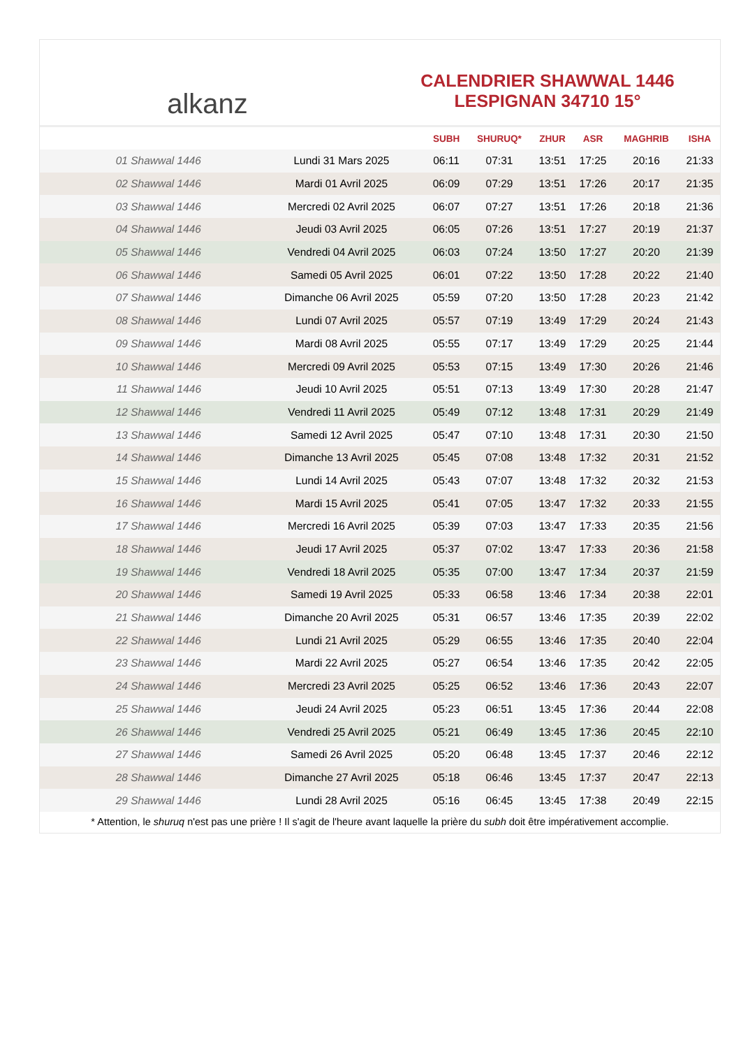alkanz
CALENDRIER SHAWWAL 1446
LESPIGNAN 34710 15°
| | | SUBH | SHURUQ* | ZHUR | ASR | MAGHRIB | ISHA |
| --- | --- | --- | --- | --- | --- | --- | --- |
| 01 Shawwal 1446 | Lundi 31 Mars 2025 | 06:11 | 07:31 | 13:51 | 17:25 | 20:16 | 21:33 |
| 02 Shawwal 1446 | Mardi 01 Avril 2025 | 06:09 | 07:29 | 13:51 | 17:26 | 20:17 | 21:35 |
| 03 Shawwal 1446 | Mercredi 02 Avril 2025 | 06:07 | 07:27 | 13:51 | 17:26 | 20:18 | 21:36 |
| 04 Shawwal 1446 | Jeudi 03 Avril 2025 | 06:05 | 07:26 | 13:51 | 17:27 | 20:19 | 21:37 |
| 05 Shawwal 1446 | Vendredi 04 Avril 2025 | 06:03 | 07:24 | 13:50 | 17:27 | 20:20 | 21:39 |
| 06 Shawwal 1446 | Samedi 05 Avril 2025 | 06:01 | 07:22 | 13:50 | 17:28 | 20:22 | 21:40 |
| 07 Shawwal 1446 | Dimanche 06 Avril 2025 | 05:59 | 07:20 | 13:50 | 17:28 | 20:23 | 21:42 |
| 08 Shawwal 1446 | Lundi 07 Avril 2025 | 05:57 | 07:19 | 13:49 | 17:29 | 20:24 | 21:43 |
| 09 Shawwal 1446 | Mardi 08 Avril 2025 | 05:55 | 07:17 | 13:49 | 17:29 | 20:25 | 21:44 |
| 10 Shawwal 1446 | Mercredi 09 Avril 2025 | 05:53 | 07:15 | 13:49 | 17:30 | 20:26 | 21:46 |
| 11 Shawwal 1446 | Jeudi 10 Avril 2025 | 05:51 | 07:13 | 13:49 | 17:30 | 20:28 | 21:47 |
| 12 Shawwal 1446 | Vendredi 11 Avril 2025 | 05:49 | 07:12 | 13:48 | 17:31 | 20:29 | 21:49 |
| 13 Shawwal 1446 | Samedi 12 Avril 2025 | 05:47 | 07:10 | 13:48 | 17:31 | 20:30 | 21:50 |
| 14 Shawwal 1446 | Dimanche 13 Avril 2025 | 05:45 | 07:08 | 13:48 | 17:32 | 20:31 | 21:52 |
| 15 Shawwal 1446 | Lundi 14 Avril 2025 | 05:43 | 07:07 | 13:48 | 17:32 | 20:32 | 21:53 |
| 16 Shawwal 1446 | Mardi 15 Avril 2025 | 05:41 | 07:05 | 13:47 | 17:32 | 20:33 | 21:55 |
| 17 Shawwal 1446 | Mercredi 16 Avril 2025 | 05:39 | 07:03 | 13:47 | 17:33 | 20:35 | 21:56 |
| 18 Shawwal 1446 | Jeudi 17 Avril 2025 | 05:37 | 07:02 | 13:47 | 17:33 | 20:36 | 21:58 |
| 19 Shawwal 1446 | Vendredi 18 Avril 2025 | 05:35 | 07:00 | 13:47 | 17:34 | 20:37 | 21:59 |
| 20 Shawwal 1446 | Samedi 19 Avril 2025 | 05:33 | 06:58 | 13:46 | 17:34 | 20:38 | 22:01 |
| 21 Shawwal 1446 | Dimanche 20 Avril 2025 | 05:31 | 06:57 | 13:46 | 17:35 | 20:39 | 22:02 |
| 22 Shawwal 1446 | Lundi 21 Avril 2025 | 05:29 | 06:55 | 13:46 | 17:35 | 20:40 | 22:04 |
| 23 Shawwal 1446 | Mardi 22 Avril 2025 | 05:27 | 06:54 | 13:46 | 17:35 | 20:42 | 22:05 |
| 24 Shawwal 1446 | Mercredi 23 Avril 2025 | 05:25 | 06:52 | 13:46 | 17:36 | 20:43 | 22:07 |
| 25 Shawwal 1446 | Jeudi 24 Avril 2025 | 05:23 | 06:51 | 13:45 | 17:36 | 20:44 | 22:08 |
| 26 Shawwal 1446 | Vendredi 25 Avril 2025 | 05:21 | 06:49 | 13:45 | 17:36 | 20:45 | 22:10 |
| 27 Shawwal 1446 | Samedi 26 Avril 2025 | 05:20 | 06:48 | 13:45 | 17:37 | 20:46 | 22:12 |
| 28 Shawwal 1446 | Dimanche 27 Avril 2025 | 05:18 | 06:46 | 13:45 | 17:37 | 20:47 | 22:13 |
| 29 Shawwal 1446 | Lundi 28 Avril 2025 | 05:16 | 06:45 | 13:45 | 17:38 | 20:49 | 22:15 |
* Attention, le shuruq n'est pas une prière ! Il s'agit de l'heure avant laquelle la prière du subh doit être impérativement accomplie.